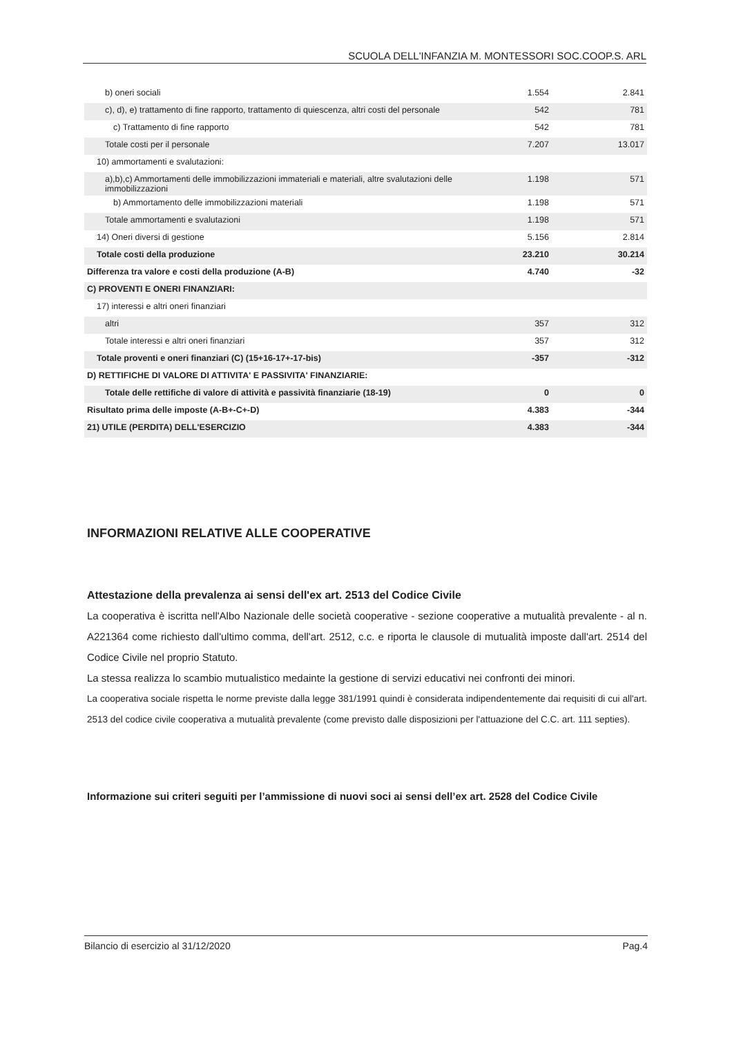SCUOLA DELL'INFANZIA M. MONTESSORI SOC.COOP.S. ARL
| b) oneri sociali | 1.554 | 2.841 |
| c), d), e) trattamento di fine rapporto, trattamento di quiescenza, altri costi del personale | 542 | 781 |
| c) Trattamento di fine rapporto | 542 | 781 |
| Totale costi per il personale | 7.207 | 13.017 |
| 10) ammortamenti e svalutazioni: | | |
| a),b),c) Ammortamenti delle immobilizzazioni immateriali e materiali, altre svalutazioni delle immobilizzazioni | 1.198 | 571 |
| b) Ammortamento delle immobilizzazioni materiali | 1.198 | 571 |
| Totale ammortamenti e svalutazioni | 1.198 | 571 |
| 14) Oneri diversi di gestione | 5.156 | 2.814 |
| Totale costi della produzione | 23.210 | 30.214 |
| Differenza tra valore e costi della produzione (A-B) | 4.740 | -32 |
| C) PROVENTI E ONERI FINANZIARI: | | |
| 17) interessi e altri oneri finanziari | | |
| altri | 357 | 312 |
| Totale interessi e altri oneri finanziari | 357 | 312 |
| Totale proventi e oneri finanziari (C) (15+16-17+-17-bis) | -357 | -312 |
| D) RETTIFICHE DI VALORE DI ATTIVITA' E PASSIVITA' FINANZIARIE: | | |
| Totale delle rettifiche di valore di attività e passività finanziarie (18-19) | 0 | 0 |
| Risultato prima delle imposte (A-B+-C+-D) | 4.383 | -344 |
| 21) UTILE (PERDITA) DELL'ESERCIZIO | 4.383 | -344 |
INFORMAZIONI RELATIVE ALLE COOPERATIVE
Attestazione della prevalenza ai sensi dell'ex art. 2513 del Codice Civile
La cooperativa è iscritta nell'Albo Nazionale delle società cooperative - sezione cooperative a mutualità prevalente - al n. A221364 come richiesto dall'ultimo comma, dell'art. 2512, c.c. e riporta le clausole di mutualità imposte dall'art. 2514 del Codice Civile nel proprio Statuto.
La stessa realizza lo scambio mutualistico medainte la gestione di servizi educativi nei confronti dei minori.
La cooperativa sociale rispetta le norme previste dalla legge 381/1991 quindi è considerata indipendentemente dai requisiti di cui all'art. 2513 del codice civile cooperativa a mutualità prevalente (come previsto dalle disposizioni per l'attuazione del C.C. art. 111 septies).
Informazione sui criteri seguiti per l’ammissione di nuovi soci ai sensi dell’ex art. 2528 del Codice Civile
Bilancio di esercizio al 31/12/2020 Pag.4